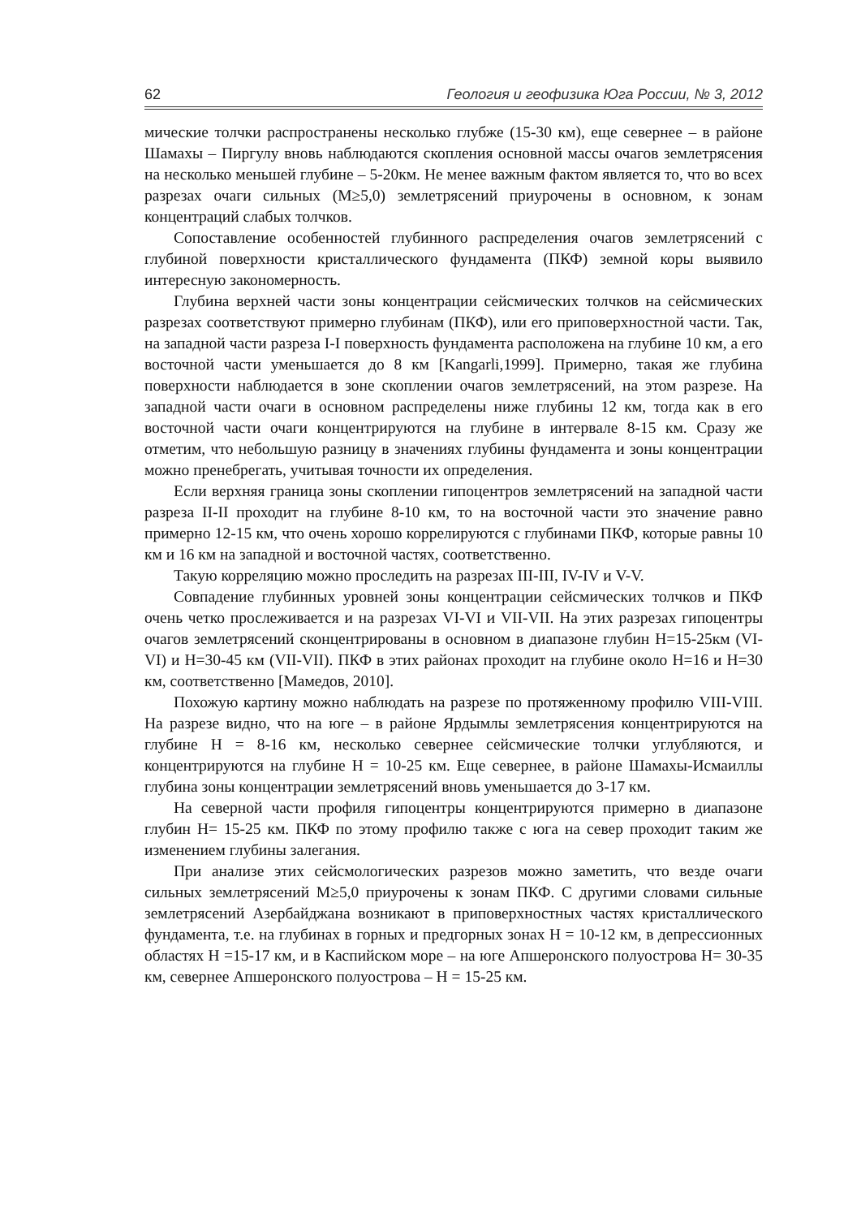62 Геология и геофизика Юга России, № 3, 2012
мические толчки распространены несколько глубже (15-30 км), еще севернее – в районе Шамахы – Пиргулу вновь наблюдаются скопления основной массы очагов землетрясения на несколько меньшей глубине – 5-20км. Не менее важным фактом является то, что во всех разрезах очаги сильных (М≥5,0) землетрясений приурочены в основном, к зонам концентраций слабых толчков.
Сопоставление особенностей глубинного распределения очагов землетрясений с глубиной поверхности кристаллического фундамента (ПКФ) земной коры выявило интересную закономерность.
Глубина верхней части зоны концентрации сейсмических толчков на сейсмических разрезах соответствуют примерно глубинам (ПКФ), или его приповерхностной части. Так, на западной части разреза I-I поверхность фундамента расположена на глубине 10 км, а его восточной части уменьшается до 8 км [Kangarli,1999]. Примерно, такая же глубина поверхности наблюдается в зоне скоплении очагов землетрясений, на этом разрезе. На западной части очаги в основном распределены ниже глубины 12 км, тогда как в его восточной части очаги концентрируются на глубине в интервале 8-15 км. Сразу же отметим, что небольшую разницу в значениях глубины фундамента и зоны концентрации можно пренебрегать, учитывая точности их определения.
Если верхняя граница зоны скоплении гипоцентров землетрясений на западной части разреза II-II проходит на глубине 8-10 км, то на восточной части это значение равно примерно 12-15 км, что очень хорошо коррелируются с глубинами ПКФ, которые равны 10 км и 16 км на западной и восточной частях, соответственно.
Такую корреляцию можно проследить на разрезах III-III, IV-IV и V-V.
Совпадение глубинных уровней зоны концентрации сейсмических толчков и ПКФ очень четко прослеживается и на разрезах VI-VI и VII-VII. На этих разрезах гипоцентры очагов землетрясений сконцентрированы в основном в диапазоне глубин H=15-25км (VI-VI) и H=30-45 км (VII-VII). ПКФ в этих районах проходит на глубине около H=16 и H=30 км, соответственно [Мамедов, 2010].
Похожую картину можно наблюдать на разрезе по протяженному профилю VIII-VIII. На разрезе видно, что на юге – в районе Ярдымлы землетрясения концентрируются на глубине H = 8-16 км, несколько севернее сейсмические толчки углубляются, и концентрируются на глубине H = 10-25 км. Еще севернее, в районе Шамахы-Исмаиллы глубина зоны концентрации землетрясений вновь уменьшается до 3-17 км.
На северной части профиля гипоцентры концентрируются примерно в диапазоне глубин H= 15-25 км. ПКФ по этому профилю также с юга на север проходит таким же изменением глубины залегания.
При анализе этих сейсмологических разрезов можно заметить, что везде очаги сильных землетрясений М≥5,0 приурочены к зонам ПКФ. С другими словами сильные землетрясений Азербайджана возникают в приповерхностных частях кристаллического фундамента, т.е. на глубинах в горных и предгорных зонах H = 10-12 км, в депрессионных областях H =15-17 км, и в Каспийском море – на юге Апшеронского полуострова H= 30-35 км, севернее Апшеронского полуострова – H = 15-25 км.